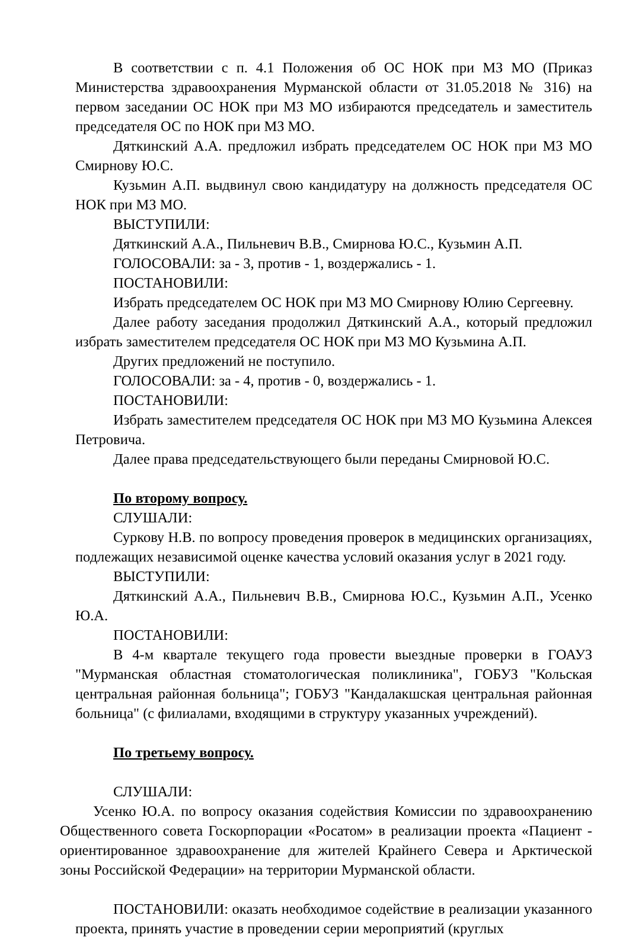В соответствии с п. 4.1 Положения об ОС НОК при МЗ МО (Приказ Министерства здравоохранения Мурманской области от 31.05.2018 № 316) на первом заседании ОС НОК при МЗ МО избираются председатель и заместитель председателя ОС по НОК при МЗ МО.
Дяткинский А.А. предложил избрать председателем ОС НОК при МЗ МО Смирнову Ю.С.
Кузьмин А.П. выдвинул свою кандидатуру на должность председателя ОС НОК при МЗ МО.
ВЫСТУПИЛИ:
Дяткинский А.А., Пильневич В.В., Смирнова Ю.С., Кузьмин А.П.
ГОЛОСОВАЛИ: за - 3, против - 1, воздержались - 1.
ПОСТАНОВИЛИ:
Избрать председателем ОС НОК при МЗ МО Смирнову Юлию Сергеевну.
Далее работу заседания продолжил Дяткинский А.А., который предложил избрать заместителем председателя ОС НОК при МЗ МО Кузьмина А.П.
Других предложений не поступило.
ГОЛОСОВАЛИ: за - 4, против - 0, воздержались - 1.
ПОСТАНОВИЛИ:
Избрать заместителем председателя ОС НОК при МЗ МО Кузьмина Алексея Петровича.
Далее права председательствующего были переданы Смирновой Ю.С.
По второму вопросу.
СЛУШАЛИ:
Суркову Н.В. по вопросу проведения проверок в медицинских организациях, подлежащих независимой оценке качества условий оказания услуг в 2021 году.
ВЫСТУПИЛИ:
Дяткинский А.А., Пильневич В.В., Смирнова Ю.С., Кузьмин А.П., Усенко Ю.А.
ПОСТАНОВИЛИ:
В 4-м квартале текущего года провести выездные проверки в ГОАУЗ "Мурманская областная стоматологическая поликлиника", ГОБУЗ "Кольская центральная районная больница"; ГОБУЗ "Кандалакшская центральная районная больница" (с филиалами, входящими в структуру указанных учреждений).
По третьему вопросу.
СЛУШАЛИ:
Усенко Ю.А. по вопросу оказания содействия Комиссии по здравоохранению Общественного совета Госкорпорации «Росатом» в реализации проекта «Пациент - ориентированное здравоохранение для жителей Крайнего Севера и Арктической зоны Российской Федерации» на территории Мурманской области.
ПОСТАНОВИЛИ: оказать необходимое содействие в реализации указанного проекта, принять участие в проведении серии мероприятий (круглых